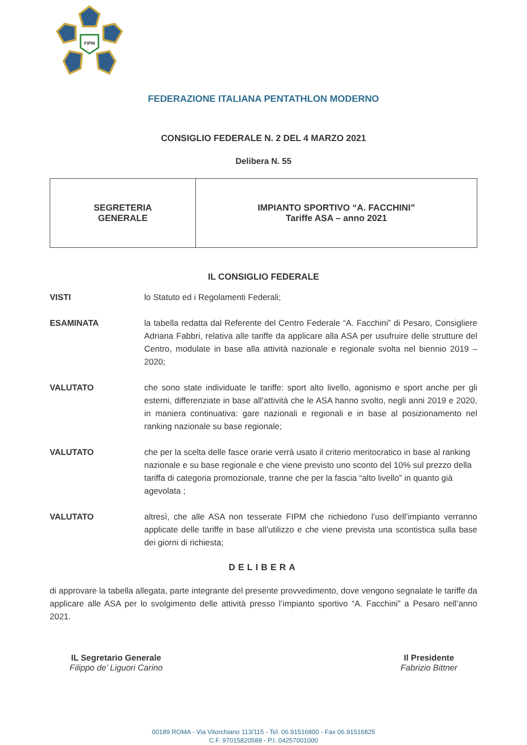FIPM
FEDERAZIONE ITALIANA PENTATHLON MODERNO
CONSIGLIO FEDERALE N. 2 DEL 4 MARZO 2021
Delibera N. 55
| SEGRETERIA GENERALE | IMPIANTO SPORTIVO “A. FACCHINI” Tariffe ASA – anno 2021 |
IL CONSIGLIO FEDERALE
VISTI lo Statuto ed i Regolamenti Federali;
ESAMINATA la tabella redatta dal Referente del Centro Federale “A. Facchini” di Pesaro, Consigliere Adriana Fabbri, relativa alle tariffe da applicare alla ASA per usufruire delle strutture del Centro, modulate in base alla attività nazionale e regionale svolta nel biennio 2019 – 2020;
VALUTATO che sono state individuate le tariffe: sport alto livello, agonismo e sport anche per gli esterni, differenziate in base all’attività che le ASA hanno svolto, negli anni 2019 e 2020, in maniera continuativa: gare nazionali e regionali e in base al posizionamento nel ranking nazionale su base regionale;
VALUTATO che per la scelta delle fasce orarie verrà usato il criterio meritocratico in base al ranking nazionale e su base regionale e che viene previsto uno sconto del 10% sul prezzo della tariffa di categoria promozionale, tranne che per la fascia “alto livello” in quanto già agevolata ;
VALUTATO altresì, che alle ASA non tesserate FIPM che richiedono l’uso dell’impianto verranno applicate delle tariffe in base all’utilizzo e che viene prevista una scontistica sulla base dei giorni di richiesta;
DELIBERA
di approvare la tabella allegata, parte integrante del presente provvedimento, dove vengono segnalate le tariffe da applicare alle ASA per lo svolgimento delle attività presso l’impianto sportivo “A. Facchini” a Pesaro nell’anno 2021.
IL Segretario Generale
Filippo de’ Liguori Carino
Il Presidente
Fabrizio Bittner
00189 ROMA - Via Vitorchiano 113/115 - Tel. 06.91516800 - Fax 06.91516825
C.F. 97015820588 - P.I. 04257001000